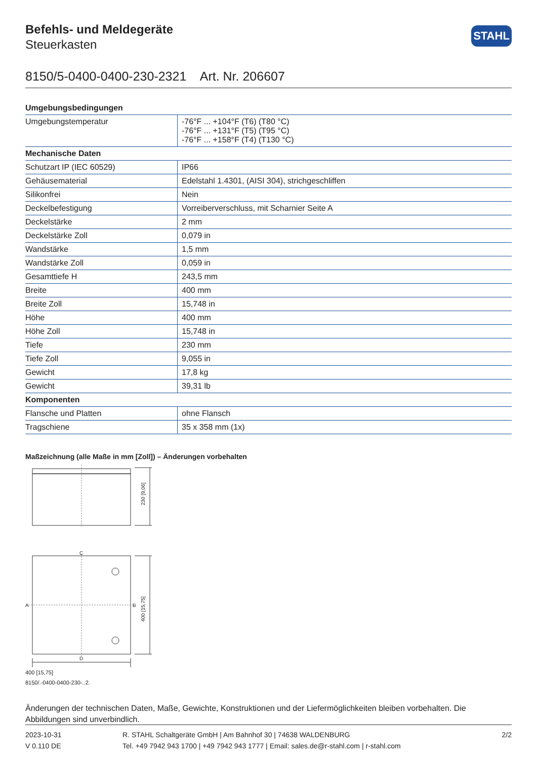Befehls- und Meldegeräte
Steuerkasten
STAHL
8150/5-0400-0400-230-2321 Art. Nr. 206607
| Umgebungsbedingungen | |
| --- | --- |
| Umgebungstemperatur | -76°F ... +104°F (T6) (T80 °C) -76°F ... +131°F (T5) (T95 °C) -76°F ... +158°F (T4) (T130 °C) |
| Mechanische Daten | |
| Schutzart IP (IEC 60529) | IP66 |
| Gehäusematerial | Edelstahl 1.4301, (AISI 304), strichgeschliffen |
| Silikonfrei | Nein |
| Deckelbefestigung | Vorreiberverschluss, mit Scharnier Seite A |
| Deckelstärke | 2 mm |
| Deckelstärke Zoll | 0,079 in |
| Wandstärke | 1,5 mm |
| Wandstärke Zoll | 0,059 in |
| Gesamttiefe H | 243,5 mm |
| Breite | 400 mm |
| Breite Zoll | 15,748 in |
| Höhe | 400 mm |
| Höhe Zoll | 15,748 in |
| Tiefe | 230 mm |
| Tiefe Zoll | 9,055 in |
| Gewicht | 17,8 kg |
| Gewicht | 39,31 lb |
| Komponenten | |
| Flansche und Platten | ohne Flansch |
| Tragschiene | 35 x 358 mm (1x) |
Maßzeichnung (alle Maße in mm [Zoll]) – Änderungen vorbehalten
C
D
A
B
230 [9,06]
400 [15,75]
400 [15,75]
8150/.-0400-0400-230-..2.
Änderungen der technischen Daten, Maße, Gewichte, Konstruktionen und der Liefermöglichkeiten bleiben vorbehalten. Die Abbildungen sind unverbindlich.
2023-10-31
V 0.110 DE
R. STAHL Schaltgeräte GmbH | Am Bahnhof 30 | 74638 WALDENBURG
Tel. +49 7942 943 1700 | +49 7942 943 1777 | Email: sales.de@r-stahl.com | r-stahl.com
2/2